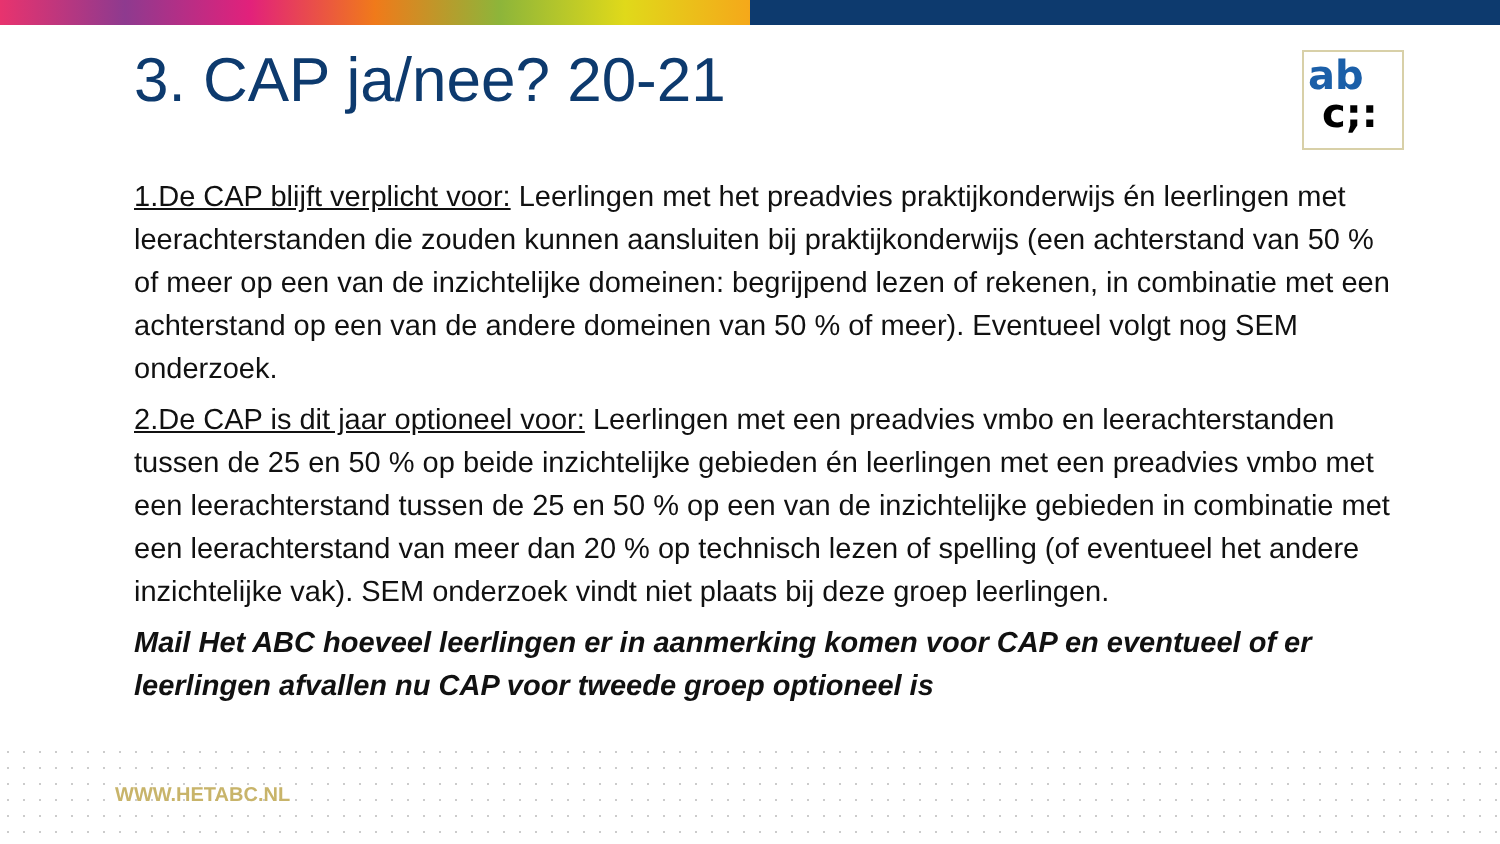3. CAP ja/nee? 20-21
ab
c;:
1.De CAP blijft verplicht voor: Leerlingen met het preadvies praktijkonderwijs én leerlingen met leerachterstanden die zouden kunnen aansluiten bij praktijkonderwijs (een achterstand van 50 % of meer op een van de inzichtelijke domeinen: begrijpend lezen of rekenen, in combinatie met een achterstand op een van de andere domeinen van 50 % of meer). Eventueel volgt nog SEM onderzoek.
2.De CAP is dit jaar optioneel voor: Leerlingen met een preadvies vmbo en leerachterstanden tussen de 25 en 50 % op beide inzichtelijke gebieden én leerlingen met een preadvies vmbo met een leerachterstand tussen de 25 en 50 % op een van de inzichtelijke gebieden in combinatie met een leerachterstand van meer dan 20 % op technisch lezen of spelling (of eventueel het andere inzichtelijke vak). SEM onderzoek vindt niet plaats bij deze groep leerlingen.
Mail Het ABC hoeveel leerlingen er in aanmerking komen voor CAP en eventueel of er leerlingen afvallen nu CAP voor tweede groep optioneel is
WWW.HETABC.NL